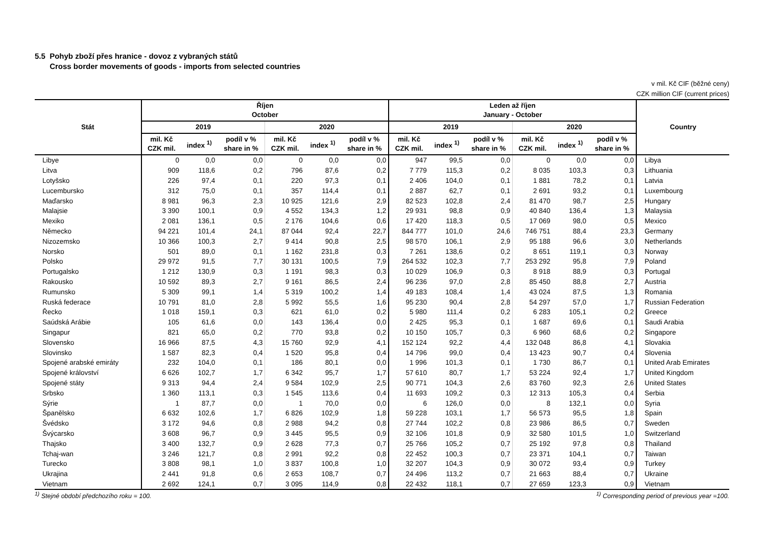5.5 Pohyb zboží přes hranice - dovoz z vybraných států
Cross border movements of goods - imports from selected countries
v mil. Kč CIF (běžné ceny)
CZK million CIF (current prices)
| Stát | Říjen October | | | | | | Leden až říjen January - October | | | | | | Country |
| --- | --- | --- | --- | --- | --- | --- | --- | --- | --- | --- | --- | --- | --- |
| | 2019 | | | 2020 | | | 2019 | | | 2020 | | | |
| | mil. Kč CZK mil. | index <sup>1)</sup> | podíl v % share in % | mil. Kč CZK mil. | index <sup>1)</sup> | podíl v % share in % | mil. Kč CZK mil. | index <sup>1)</sup> | podíl v % share in % | mil. Kč CZK mil. | index <sup>1)</sup> | podíl v % share in % | |
| Libye | 0 | 0,0 | 0,0 | 0 | 0,0 | 0,0 | 947 | 99,5 | 0,0 | 0 | 0,0 | 0,0 | Libya |
| Litva | 909 | 118,6 | 0,2 | 796 | 87,6 | 0,2 | 7 779 | 115,3 | 0,2 | 8 035 | 103,3 | 0,3 | Lithuania |
| Lotyšsko | 226 | 97,4 | 0,1 | 220 | 97,3 | 0,1 | 2 406 | 104,0 | 0,1 | 1 881 | 78,2 | 0,1 | Latvia |
| Lucembursko | 312 | 75,0 | 0,1 | 357 | 114,4 | 0,1 | 2 887 | 62,7 | 0,1 | 2 691 | 93,2 | 0,1 | Luxembourg |
| Maďarsko | 8 981 | 96,3 | 2,3 | 10 925 | 121,6 | 2,9 | 82 523 | 102,8 | 2,4 | 81 470 | 98,7 | 2,5 | Hungary |
| Malajsie | 3 390 | 100,1 | 0,9 | 4 552 | 134,3 | 1,2 | 29 931 | 98,8 | 0,9 | 40 840 | 136,4 | 1,3 | Malaysia |
| Mexiko | 2 081 | 136,1 | 0,5 | 2 176 | 104,6 | 0,6 | 17 420 | 118,3 | 0,5 | 17 069 | 98,0 | 0,5 | Mexico |
| Německo | 94 221 | 101,4 | 24,1 | 87 044 | 92,4 | 22,7 | 844 777 | 101,0 | 24,6 | 746 751 | 88,4 | 23,3 | Germany |
| Nizozemsko | 10 366 | 100,3 | 2,7 | 9 414 | 90,8 | 2,5 | 98 570 | 106,1 | 2,9 | 95 188 | 96,6 | 3,0 | Netherlands |
| Norsko | 501 | 89,0 | 0,1 | 1 162 | 231,8 | 0,3 | 7 261 | 138,6 | 0,2 | 8 651 | 119,1 | 0,3 | Norway |
| Polsko | 29 972 | 91,5 | 7,7 | 30 131 | 100,5 | 7,9 | 264 532 | 102,3 | 7,7 | 253 292 | 95,8 | 7,9 | Poland |
| Portugalsko | 1 212 | 130,9 | 0,3 | 1 191 | 98,3 | 0,3 | 10 029 | 106,9 | 0,3 | 8 918 | 88,9 | 0,3 | Portugal |
| Rakousko | 10 592 | 89,3 | 2,7 | 9 161 | 86,5 | 2,4 | 96 236 | 97,0 | 2,8 | 85 450 | 88,8 | 2,7 | Austria |
| Rumunsko | 5 309 | 99,1 | 1,4 | 5 319 | 100,2 | 1,4 | 49 183 | 108,4 | 1,4 | 43 024 | 87,5 | 1,3 | Romania |
| Ruská federace | 10 791 | 81,0 | 2,8 | 5 992 | 55,5 | 1,6 | 95 230 | 90,4 | 2,8 | 54 297 | 57,0 | 1,7 | Russian Federation |
| Řecko | 1 018 | 159,1 | 0,3 | 621 | 61,0 | 0,2 | 5 980 | 111,4 | 0,2 | 6 283 | 105,1 | 0,2 | Greece |
| Saúdská Arábie | 105 | 61,6 | 0,0 | 143 | 136,4 | 0,0 | 2 425 | 95,3 | 0,1 | 1 687 | 69,6 | 0,1 | Saudi Arabia |
| Singapur | 821 | 65,0 | 0,2 | 770 | 93,8 | 0,2 | 10 150 | 105,7 | 0,3 | 6 960 | 68,6 | 0,2 | Singapore |
| Slovensko | 16 966 | 87,5 | 4,3 | 15 760 | 92,9 | 4,1 | 152 124 | 92,2 | 4,4 | 132 048 | 86,8 | 4,1 | Slovakia |
| Slovinsko | 1 587 | 82,3 | 0,4 | 1 520 | 95,8 | 0,4 | 14 796 | 99,0 | 0,4 | 13 423 | 90,7 | 0,4 | Slovenia |
| Spojené arabské emiráty | 232 | 104,0 | 0,1 | 186 | 80,1 | 0,0 | 1 996 | 101,3 | 0,1 | 1 730 | 86,7 | 0,1 | United Arab Emirates |
| Spojené království | 6 626 | 102,7 | 1,7 | 6 342 | 95,7 | 1,7 | 57 610 | 80,7 | 1,7 | 53 224 | 92,4 | 1,7 | United Kingdom |
| Spojené státy | 9 313 | 94,4 | 2,4 | 9 584 | 102,9 | 2,5 | 90 771 | 104,3 | 2,6 | 83 760 | 92,3 | 2,6 | United States |
| Srbsko | 1 360 | 113,1 | 0,3 | 1 545 | 113,6 | 0,4 | 11 693 | 109,2 | 0,3 | 12 313 | 105,3 | 0,4 | Serbia |
| Sýrie | 1 | 87,7 | 0,0 | 1 | 70,0 | 0,0 | 6 | 126,0 | 0,0 | 8 | 132,1 | 0,0 | Syria |
| Španělsko | 6 632 | 102,6 | 1,7 | 6 826 | 102,9 | 1,8 | 59 228 | 103,1 | 1,7 | 56 573 | 95,5 | 1,8 | Spain |
| Švédsko | 3 172 | 94,6 | 0,8 | 2 988 | 94,2 | 0,8 | 27 744 | 102,2 | 0,8 | 23 986 | 86,5 | 0,7 | Sweden |
| Švýcarsko | 3 608 | 96,7 | 0,9 | 3 445 | 95,5 | 0,9 | 32 106 | 101,8 | 0,9 | 32 580 | 101,5 | 1,0 | Switzerland |
| Thajsko | 3 400 | 132,7 | 0,9 | 2 628 | 77,3 | 0,7 | 25 766 | 105,2 | 0,7 | 25 192 | 97,8 | 0,8 | Thailand |
| Tchaj-wan | 3 246 | 121,7 | 0,8 | 2 991 | 92,2 | 0,8 | 22 452 | 100,3 | 0,7 | 23 371 | 104,1 | 0,7 | Taiwan |
| Turecko | 3 808 | 98,1 | 1,0 | 3 837 | 100,8 | 1,0 | 32 207 | 104,3 | 0,9 | 30 072 | 93,4 | 0,9 | Turkey |
| Ukrajina | 2 441 | 91,8 | 0,6 | 2 653 | 108,7 | 0,7 | 24 496 | 113,2 | 0,7 | 21 663 | 88,4 | 0,7 | Ukraine |
| Vietnam | 2 692 | 124,1 | 0,7 | 3 095 | 114,9 | 0,8 | 22 432 | 118,1 | 0,7 | 27 659 | 123,3 | 0,9 | Vietnam |
<sup>1)</sup> Stejné období předchozího roku = 100. <sup>1)</sup> Corresponding period of previous year =100.